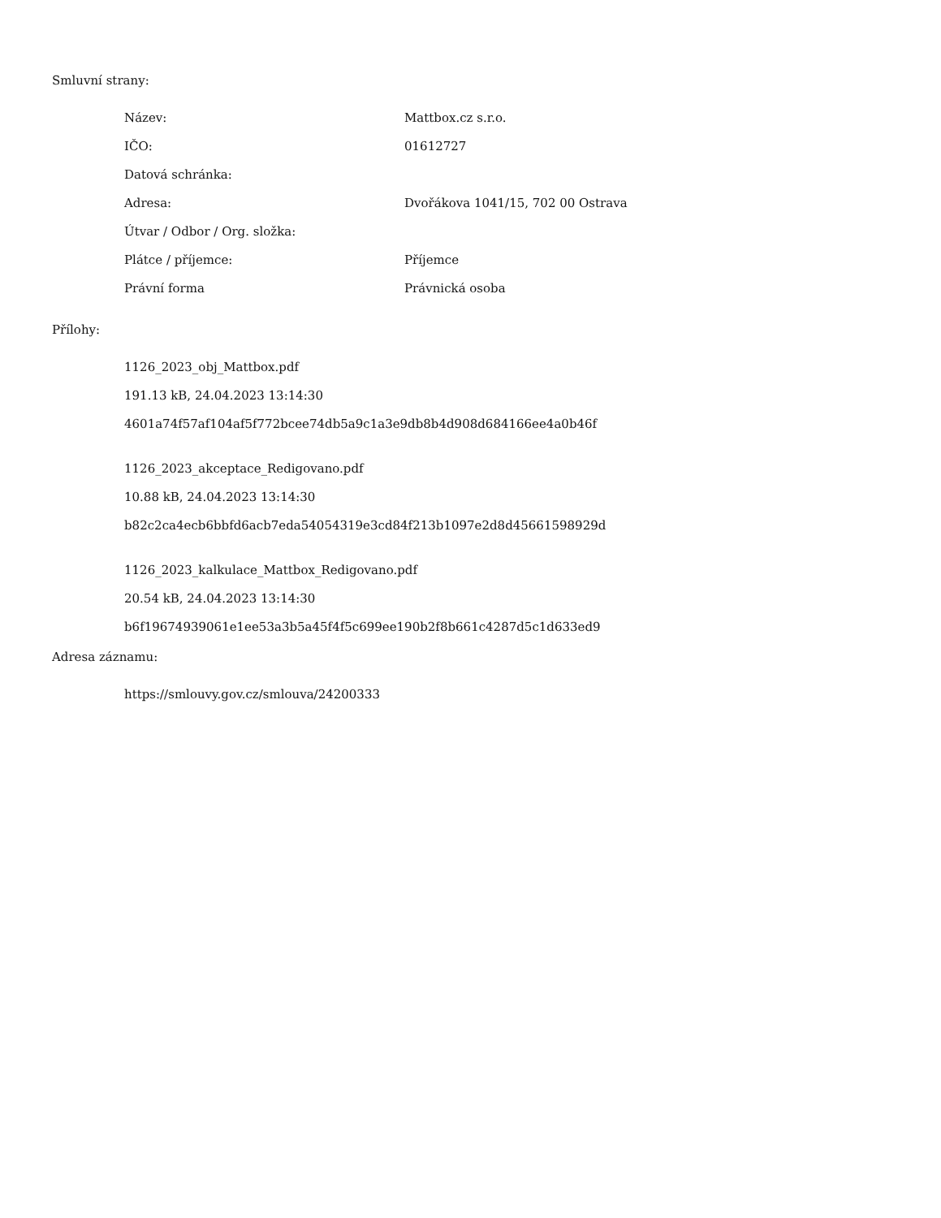Smluvní strany:
| Název: | Mattbox.cz s.r.o. |
| IČO: | 01612727 |
| Datová schránka: | |
| Adresa: | Dvořákova 1041/15, 702 00 Ostrava |
| Útvar / Odbor / Org. složka: | |
| Plátce / příjemce: | Příjemce |
| Právní forma | Právnická osoba |
Přílohy:
1126_2023_obj_Mattbox.pdf
191.13 kB, 24.04.2023 13:14:30
4601a74f57af104af5f772bcee74db5a9c1a3e9db8b4d908d684166ee4a0b46f
1126_2023_akceptace_Redigovano.pdf
10.88 kB, 24.04.2023 13:14:30
b82c2ca4ecb6bbfd6acb7eda54054319e3cd84f213b1097e2d8d45661598929d
1126_2023_kalkulace_Mattbox_Redigovano.pdf
20.54 kB, 24.04.2023 13:14:30
b6f19674939061e1ee53a3b5a45f4f5c699ee190b2f8b661c4287d5c1d633ed9
Adresa záznamu:
https://smlouvy.gov.cz/smlouva/24200333